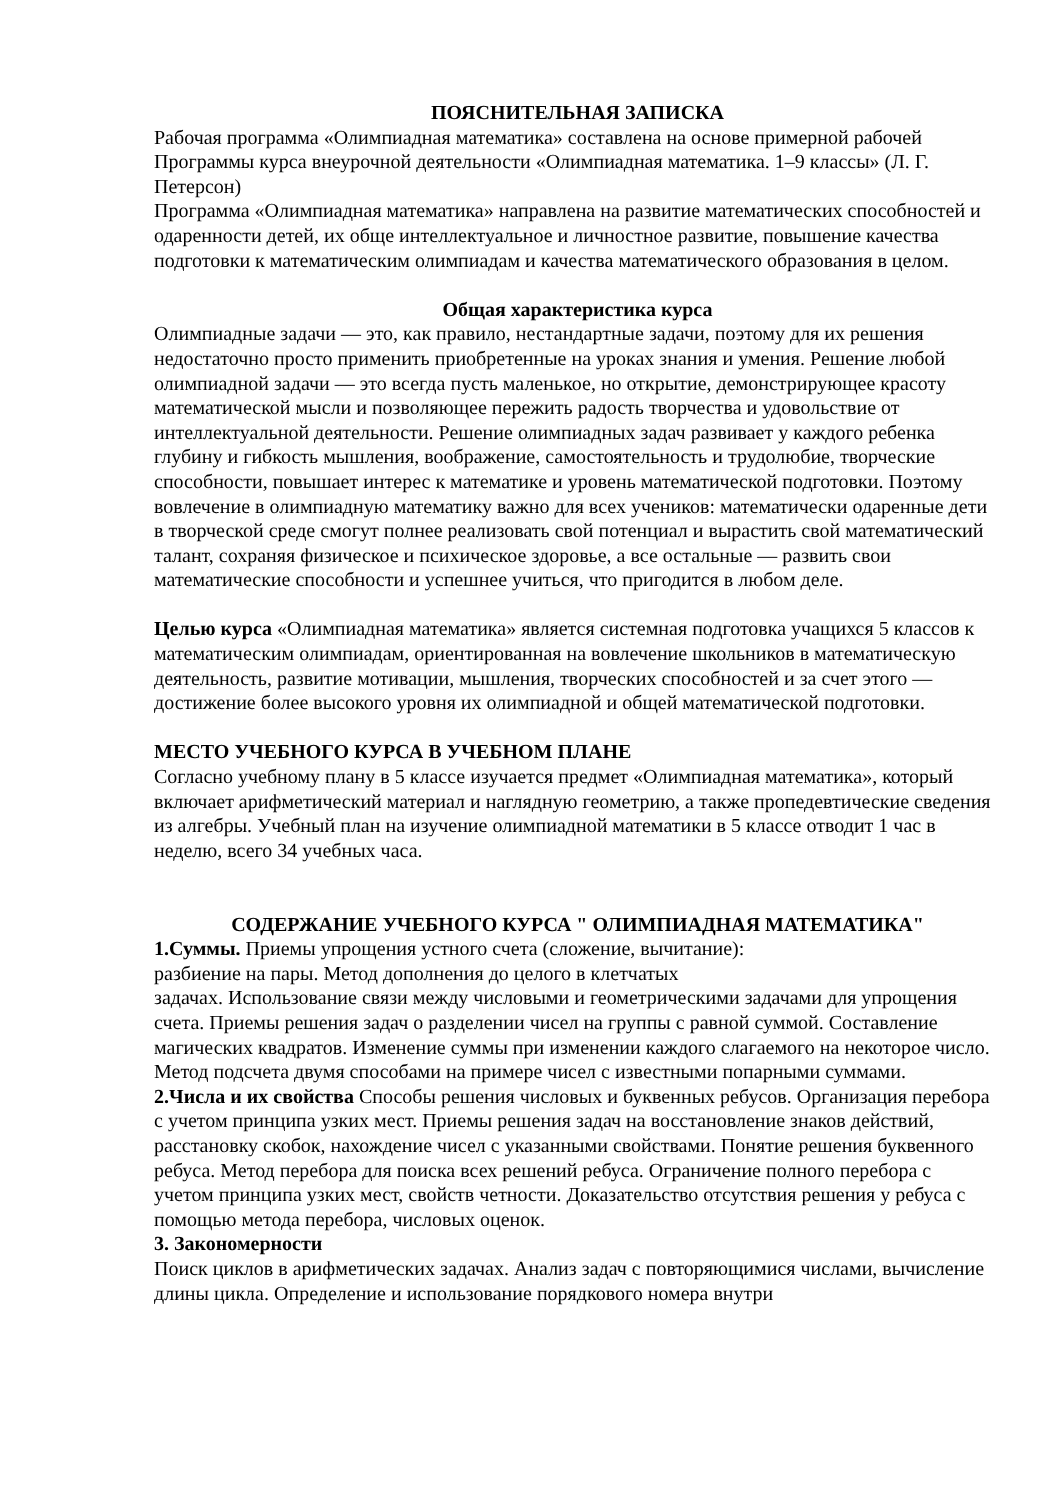ПОЯСНИТЕЛЬНАЯ ЗАПИСКА
Рабочая программа «Олимпиадная математика» составлена на основе примерной рабочей Программы курса внеурочной деятельности «Олимпиадная математика. 1–9 классы» (Л. Г. Петерсон)
Программа «Олимпиадная математика» направлена на развитие математических способностей и одаренности детей, их обще интеллектуальное и личностное развитие, повышение качества подготовки к математическим олимпиадам и качества математического образования в целом.
Общая характеристика курса
Олимпиадные задачи — это, как правило, нестандартные задачи, поэтому для их решения недостаточно просто применить приобретенные на уроках знания и умения. Решение любой олимпиадной задачи — это всегда пусть маленькое, но открытие, демонстрирующее красоту математической мысли и позволяющее пережить радость творчества и удовольствие от интеллектуальной деятельности. Решение олимпиадных задач развивает у каждого ребенка глубину и гибкость мышления, воображение, самостоятельность и трудолюбие, творческие способности, повышает интерес к математике и уровень математической подготовки. Поэтому вовлечение в олимпиадную математику важно для всех учеников: математически одаренные дети в творческой среде смогут полнее реализовать свой потенциал и вырастить свой математический талант, сохраняя физическое и психическое здоровье, а все остальные — развить свои математические способности и успешнее учиться, что пригодится в любом деле.
Целью курса «Олимпиадная математика» является системная подготовка учащихся 5 классов к математическим олимпиадам, ориентированная на вовлечение школьников в математическую деятельность, развитие мотивации, мышления, творческих способностей и за счет этого — достижение более высокого уровня их олимпиадной и общей математической подготовки.
МЕСТО УЧЕБНОГО КУРСА В УЧЕБНОМ ПЛАНЕ
Согласно учебному плану в 5 классе изучается предмет «Олимпиадная математика», который включает арифметический материал и наглядную геометрию, а также пропедевтические сведения из алгебры. Учебный план на изучение олимпиадной математики в 5 классе отводит 1 час в неделю, всего 34 учебных часа.
СОДЕРЖАНИЕ УЧЕБНОГО КУРСА " ОЛИМПИАДНАЯ МАТЕМАТИКА"
1.Суммы. Приемы упрощения устного счета (сложение, вычитание):
разбиение на пары. Метод дополнения до целого в клетчатых
задачах. Использование связи между числовыми и геометрическими задачами для упрощения счета. Приемы решения задач о разделении чисел на группы с равной суммой. Составление магических квадратов. Изменение суммы при изменении каждого слагаемого на некоторое число. Метод подсчета двумя способами на примере чисел с известными попарными суммами.
2.Числа и их свойства Способы решения числовых и буквенных ребусов. Организация перебора с учетом принципа узких мест. Приемы решения задач на восстановление знаков действий, расстановку скобок, нахождение чисел с указанными свойствами. Понятие решения буквенного ребуса. Метод перебора для поиска всех решений ребуса. Ограничение полного перебора с
учетом принципа узких мест, свойств четности. Доказательство отсутствия решения у ребуса с помощью метода перебора, числовых оценок.
3. Закономерности
Поиск циклов в арифметических задачах. Анализ задач с повторяющимися числами, вычисление длины цикла. Определение и использование порядкового номера внутри